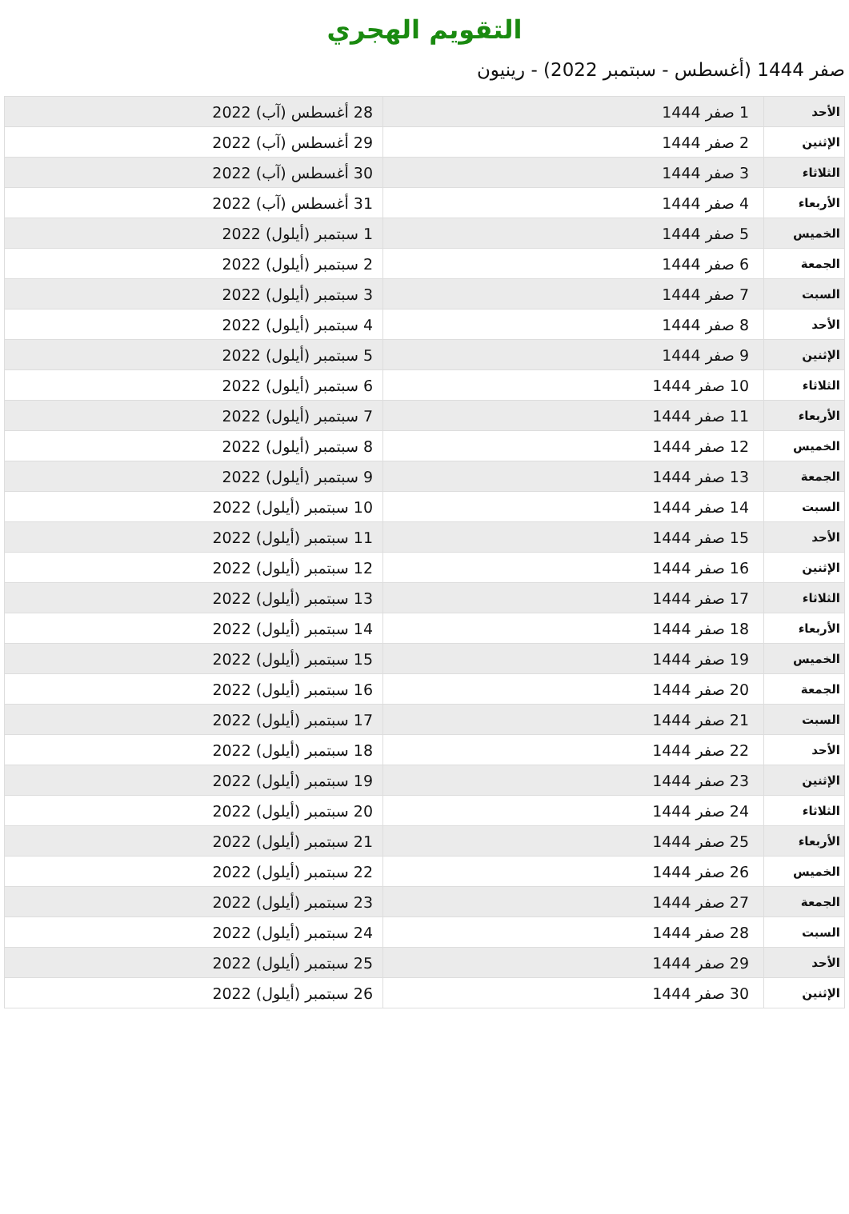التقويم الهجري
صفر 1444 (أغسطس - سبتمبر 2022) - رينيون
| الأحد | 1 صفر 1444 | 28 أغسطس (آب) 2022 |
| الإثنين | 2 صفر 1444 | 29 أغسطس (آب) 2022 |
| الثلاثاء | 3 صفر 1444 | 30 أغسطس (آب) 2022 |
| الأربعاء | 4 صفر 1444 | 31 أغسطس (آب) 2022 |
| الخميس | 5 صفر 1444 | 1 سبتمبر (أيلول) 2022 |
| الجمعة | 6 صفر 1444 | 2 سبتمبر (أيلول) 2022 |
| السبت | 7 صفر 1444 | 3 سبتمبر (أيلول) 2022 |
| الأحد | 8 صفر 1444 | 4 سبتمبر (أيلول) 2022 |
| الإثنين | 9 صفر 1444 | 5 سبتمبر (أيلول) 2022 |
| الثلاثاء | 10 صفر 1444 | 6 سبتمبر (أيلول) 2022 |
| الأربعاء | 11 صفر 1444 | 7 سبتمبر (أيلول) 2022 |
| الخميس | 12 صفر 1444 | 8 سبتمبر (أيلول) 2022 |
| الجمعة | 13 صفر 1444 | 9 سبتمبر (أيلول) 2022 |
| السبت | 14 صفر 1444 | 10 سبتمبر (أيلول) 2022 |
| الأحد | 15 صفر 1444 | 11 سبتمبر (أيلول) 2022 |
| الإثنين | 16 صفر 1444 | 12 سبتمبر (أيلول) 2022 |
| الثلاثاء | 17 صفر 1444 | 13 سبتمبر (أيلول) 2022 |
| الأربعاء | 18 صفر 1444 | 14 سبتمبر (أيلول) 2022 |
| الخميس | 19 صفر 1444 | 15 سبتمبر (أيلول) 2022 |
| الجمعة | 20 صفر 1444 | 16 سبتمبر (أيلول) 2022 |
| السبت | 21 صفر 1444 | 17 سبتمبر (أيلول) 2022 |
| الأحد | 22 صفر 1444 | 18 سبتمبر (أيلول) 2022 |
| الإثنين | 23 صفر 1444 | 19 سبتمبر (أيلول) 2022 |
| الثلاثاء | 24 صفر 1444 | 20 سبتمبر (أيلول) 2022 |
| الأربعاء | 25 صفر 1444 | 21 سبتمبر (أيلول) 2022 |
| الخميس | 26 صفر 1444 | 22 سبتمبر (أيلول) 2022 |
| الجمعة | 27 صفر 1444 | 23 سبتمبر (أيلول) 2022 |
| السبت | 28 صفر 1444 | 24 سبتمبر (أيلول) 2022 |
| الأحد | 29 صفر 1444 | 25 سبتمبر (أيلول) 2022 |
| الإثنين | 30 صفر 1444 | 26 سبتمبر (أيلول) 2022 |